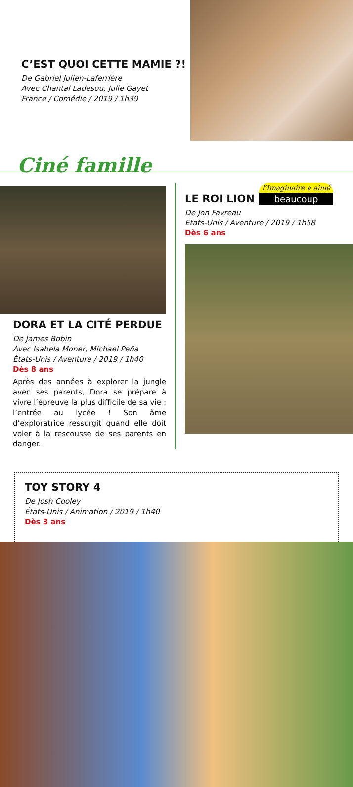C’EST QUOI CETTE MAMIE ?!
De Gabriel Julien-Laferrière
Avec Chantal Ladesou, Julie Gayet
France / Comédie / 2019 / 1h39
Ciné famille
DORA ET LA CITÉ PERDUE
De James Bobin
Avec Isabela Moner, Michael Peña
États-Unis / Aventure / 2019 / 1h40
Dès 8 ans
Après des années à explorer la jungle avec ses parents, Dora se prépare à vivre l’épreuve la plus difficile de sa vie : l’entrée au lycée ! Son âme d’exploratrice ressurgit quand elle doit voler à la rescousse de ses parents en danger.
l’Imaginaire a aimé
beaucoup
LE ROI LION
De Jon Favreau
Etats-Unis / Aventure / 2019 / 1h58
Dès 6 ans
TOY STORY 4
De Josh Cooley
États-Unis / Animation / 2019 / 1h40
Dès 3 ans